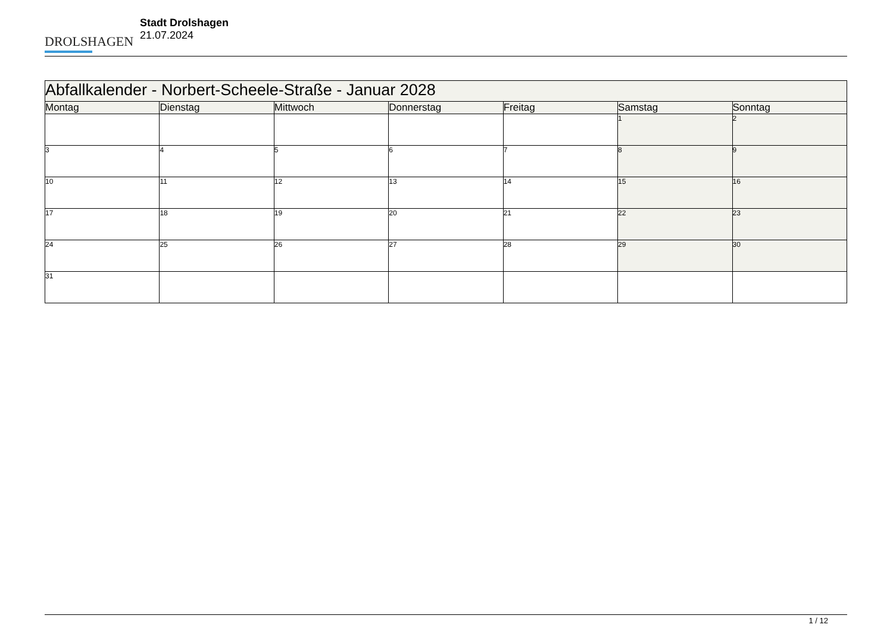DROLSHAGEN
Stadt Drolshagen
21.07.2024
| Abfallkalender - Norbert-Scheele-Straße - Januar 2028 | | | | | | |
| --- | --- | --- | --- | --- | --- | --- |
| Montag | Dienstag | Mittwoch | Donnerstag | Freitag | Samstag | Sonntag |
| | | | | | 1 | 2 |
| 3 | 4 | 5 | 6 | 7 | 8 | 9 |
| 10 | 11 | 12 | 13 | 14 | 15 | 16 |
| 17 | 18 | 19 | 20 | 21 | 22 | 23 |
| 24 | 25 | 26 | 27 | 28 | 29 | 30 |
| 31 | | | | | | |
1 / 12